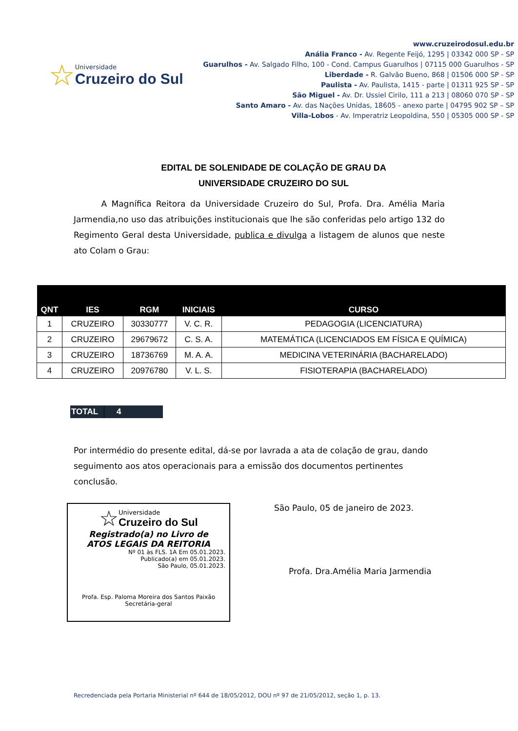☆
Universidade
Cruzeiro do Sul
www.cruzeirodosul.edu.br
Anália Franco - Av. Regente Feijó, 1295 | 03342 000 SP - SP
Guarulhos - Av. Salgado Filho, 100 - Cond. Campus Guarulhos | 07115 000 Guarulhos - SP
Liberdade - R. Galvão Bueno, 868 | 01506 000 SP - SP
Paulista - Av. Paulista, 1415 - parte | 01311 925 SP - SP
São Miguel - Av. Dr. Ussiel Cirilo, 111 a 213 | 08060 070 SP - SP
Santo Amaro - Av. das Nações Unidas, 18605 - anexo parte | 04795 902 SP – SP
Villa-Lobos - Av. Imperatriz Leopoldina, 550 | 05305 000 SP - SP
EDITAL DE SOLENIDADE DE COLAÇÃO DE GRAU DA
UNIVERSIDADE CRUZEIRO DO SUL
A Magnífica Reitora da Universidade Cruzeiro do Sul, Profa. Dra. Amélia Maria Jarmendia,no uso das atribuições institucionais que lhe são conferidas pelo artigo 132 do Regimento Geral desta Universidade, publica e divulga a listagem de alunos que neste ato Colam o Grau:
| QNT | IES | RGM | INICIAIS | CURSO |
| --- | --- | --- | --- | --- |
| 1 | CRUZEIRO | 30330777 | V. C. R. | PEDAGOGIA (LICENCIATURA) |
| 2 | CRUZEIRO | 29679672 | C. S. A. | MATEMÁTICA (LICENCIADOS EM FÍSICA E QUÍMICA) |
| 3 | CRUZEIRO | 18736769 | M. A. A. | MEDICINA VETERINÁRIA (BACHARELADO) |
| 4 | CRUZEIRO | 20976780 | V. L. S. | FISIOTERAPIA (BACHARELADO) |
TOTAL 4
Por intermédio do presente edital, dá-se por lavrada a ata de colação de grau, dando seguimento aos atos operacionais para a emissão dos documentos pertinentes conclusão.
☆
Universidade
Cruzeiro do Sul
Registrado(a) no Livro de
ATOS LEGAIS DA REITORIA
Nº 01 às FLS. 1A Em 05.01.2023.
Publicado(a) em 05.01.2023.
São Paulo, 05.01.2023.
Profa. Esp. Paloma Moreira dos Santos Paixão
Secretária-geral
São Paulo, 05 de janeiro de 2023.
Profa. Dra.Amélia Maria Jarmendia
Recredenciada pela Portaria Ministerial nº 644 de 18/05/2012, DOU nº 97 de 21/05/2012, seção 1, p. 13.